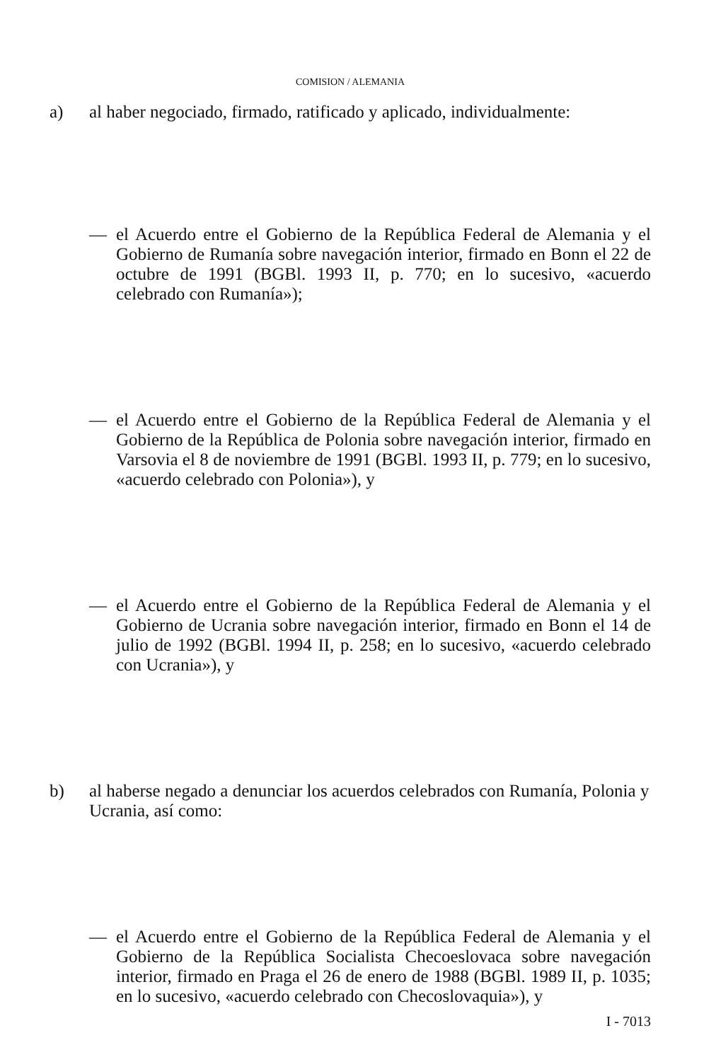COMISION / ALEMANIA
a) al haber negociado, firmado, ratificado y aplicado, individualmente:
— el Acuerdo entre el Gobierno de la República Federal de Alemania y el Gobierno de Rumanía sobre navegación interior, firmado en Bonn el 22 de octubre de 1991 (BGBl. 1993 II, p. 770; en lo sucesivo, «acuerdo celebrado con Rumanía»);
— el Acuerdo entre el Gobierno de la República Federal de Alemania y el Gobierno de la República de Polonia sobre navegación interior, firmado en Varsovia el 8 de noviembre de 1991 (BGBl. 1993 II, p. 779; en lo sucesivo, «acuerdo celebrado con Polonia»), y
— el Acuerdo entre el Gobierno de la República Federal de Alemania y el Gobierno de Ucrania sobre navegación interior, firmado en Bonn el 14 de julio de 1992 (BGBl. 1994 II, p. 258; en lo sucesivo, «acuerdo celebrado con Ucrania»), y
b) al haberse negado a denunciar los acuerdos celebrados con Rumanía, Polonia y Ucrania, así como:
— el Acuerdo entre el Gobierno de la República Federal de Alemania y el Gobierno de la República Socialista Checoeslovaca sobre navegación interior, firmado en Praga el 26 de enero de 1988 (BGBl. 1989 II, p. 1035; en lo sucesivo, «acuerdo celebrado con Checoslovaquia»), y
I - 7013